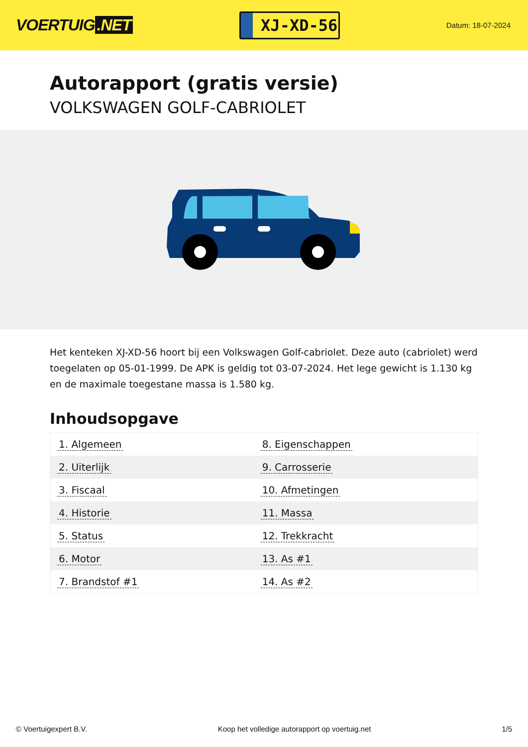VOERTUIG.NET
XJ-XD-56
Datum: 18-07-2024
Autorapport (gratis versie)
VOLKSWAGEN GOLF-CABRIOLET
Het kenteken XJ-XD-56 hoort bij een Volkswagen Golf-cabriolet. Deze auto (cabriolet) werd toegelaten op 05-01-1999. De APK is geldig tot 03-07-2024. Het lege gewicht is 1.130 kg en de maximale toegestane massa is 1.580 kg.
Inhoudsopgave
| 1. Algemeen | 8. Eigenschappen |
| 2. Uiterlijk | 9. Carrosserie |
| 3. Fiscaal | 10. Afmetingen |
| 4. Historie | 11. Massa |
| 5. Status | 12. Trekkracht |
| 6. Motor | 13. As #1 |
| 7. Brandstof #1 | 14. As #2 |
© Voertuigexpert B.V. Koop het volledige autorapport op voertuig.net 1/5